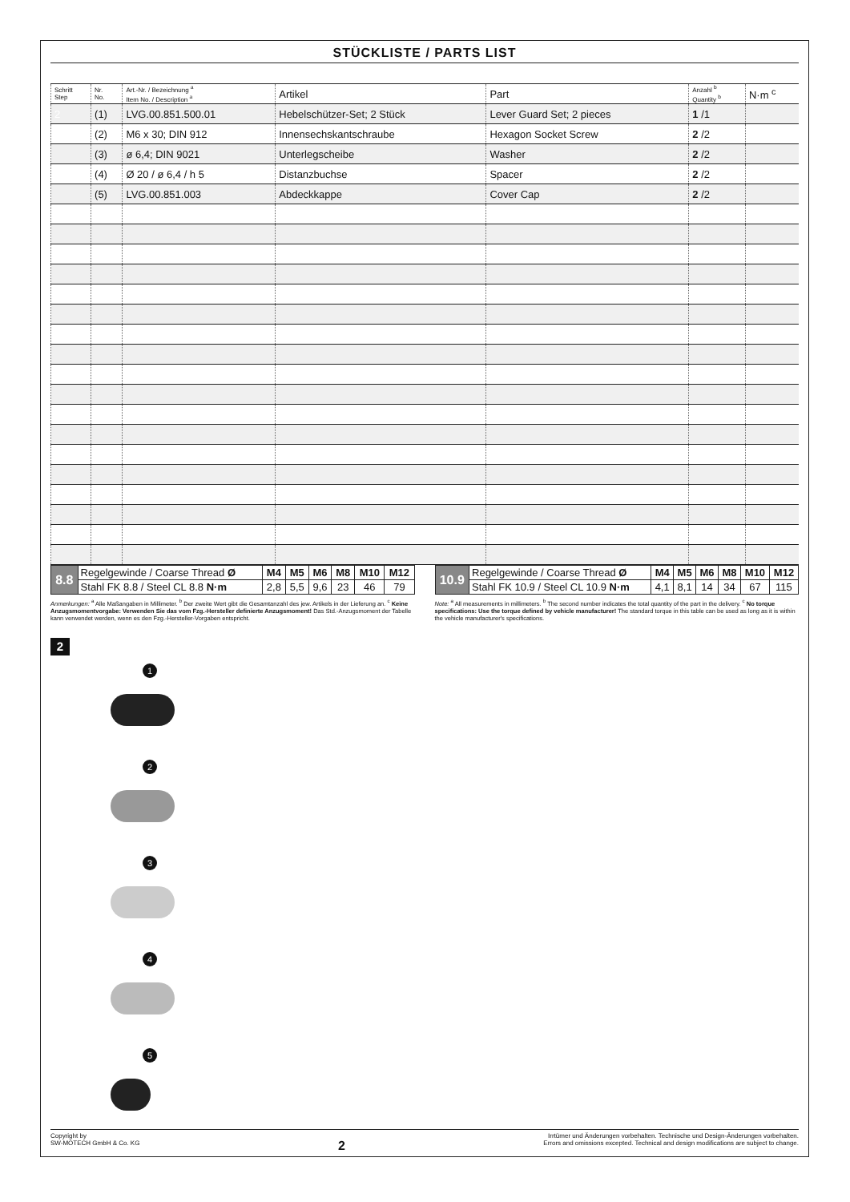STÜCKLISTE / PARTS LIST
| Schritt Step | Nr. No. | Art.-Nr. / Bezeichnung <sup>a</sup> Item No. / Description <sup>a</sup> | Artikel | Part | Anzahl <sup>b</sup> Quantity <sup>b</sup> | N·m <sup>c</sup> |
| --- | --- | --- | --- | --- | --- | --- |
| 2 | (1) | LVG.00.851.500.01 | Hebelschützer-Set; 2 Stück | Lever Guard Set; 2 pieces | 1 /1 | |
| | (2) | M6 x 30; DIN 912 | Innensechskantschraube | Hexagon Socket Screw | 2 /2 | |
| | (3) | ø 6,4; DIN 9021 | Unterlegscheibe | Washer | 2 /2 | |
| | (4) | Ø 20 / ø 6,4 / h 5 | Distanzbuchse | Spacer | 2 /2 | |
| | (5) | LVG.00.851.003 | Abdeckkappe | Cover Cap | 2 /2 | |
| 8.8 | Regelgewinde / Coarse Thread Ø | M4 | M5 | M6 | M8 | M10 | M12 |
| | Stahl FK 8.8 / Steel CL 8.8 N·m | 2,8 | 5,5 | 9,6 | 23 | 46 | 79 |
| 10.9 | Regelgewinde / Coarse Thread Ø | M4 | M5 | M6 | M8 | M10 | M12 |
| | Stahl FK 10.9 / Steel CL 10.9 N·m | 4,1 | 8,1 | 14 | 34 | 67 | 115 |
Anmerkungen: <sup>a</sup> Alle Maßangaben in Millimeter. <sup>b</sup> Der zweite Wert gibt die Gesamtanzahl des jew. Artikels in der Lieferung an. <sup>c</sup> Keine Anzugsmomentvorgabe: Verwenden Sie das vom Fzg.-Hersteller definierte Anzugsmoment! Das Std.-Anzugsmoment der Tabelle kann verwendet werden, wenn es den Fzg.-Hersteller-Vorgaben entspricht.
Note: <sup>a</sup> All measurements in millimeters. <sup>b</sup> The second number indicates the total quantity of the part in the delivery. <sup>c</sup> No torque specifications: Use the torque defined by vehicle manufacturer! The standard torque in this table can be used as long as it is within the vehicle manufacturer's specifications.
2
1
2
3
4
5
Copyright by
SW-MOTECH GmbH & Co. KG
2
Irrtümer und Änderungen vorbehalten. Technische und Design-Änderungen vorbehalten.
Errors and omissions excepted. Technical and design modifications are subject to change.